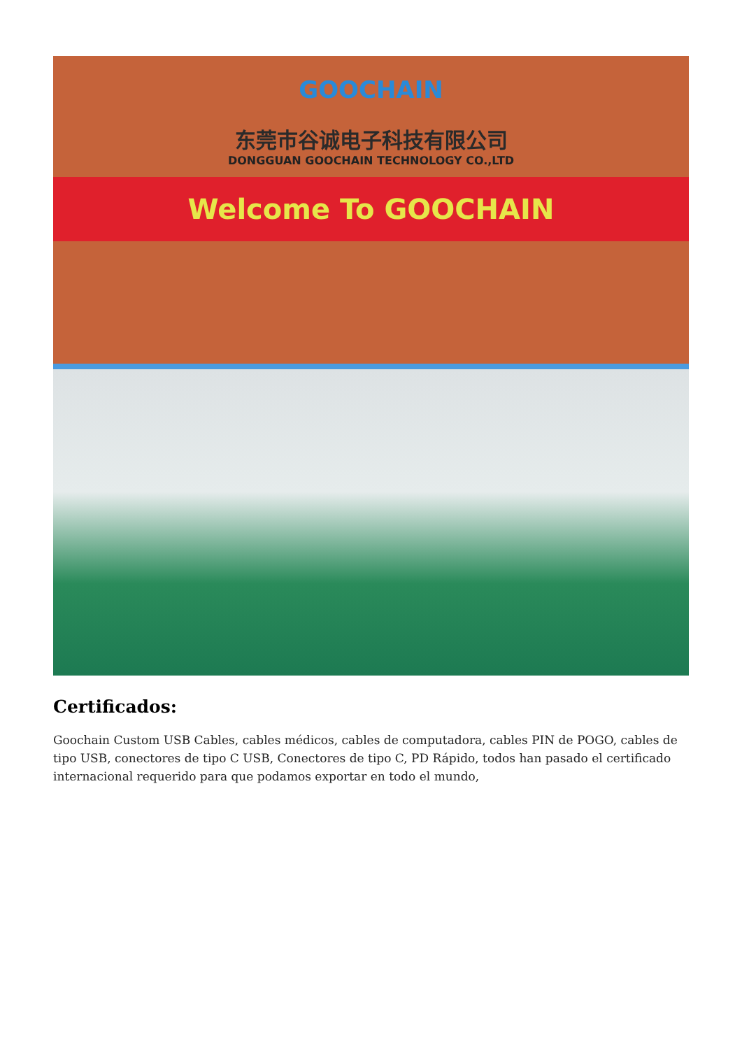GOOCHAIN
东莞市谷诚电子科技有限公司
DONGGUAN GOOCHAIN TECHNOLOGY CO.,LTD
Welcome To GOOCHAIN
Certificados:
Goochain Custom USB Cables, cables médicos, cables de computadora, cables PIN de POGO, cables de tipo USB, conectores de tipo C USB, Conectores de tipo C, PD Rápido, todos han pasado el certificado internacional requerido para que podamos exportar en todo el mundo,